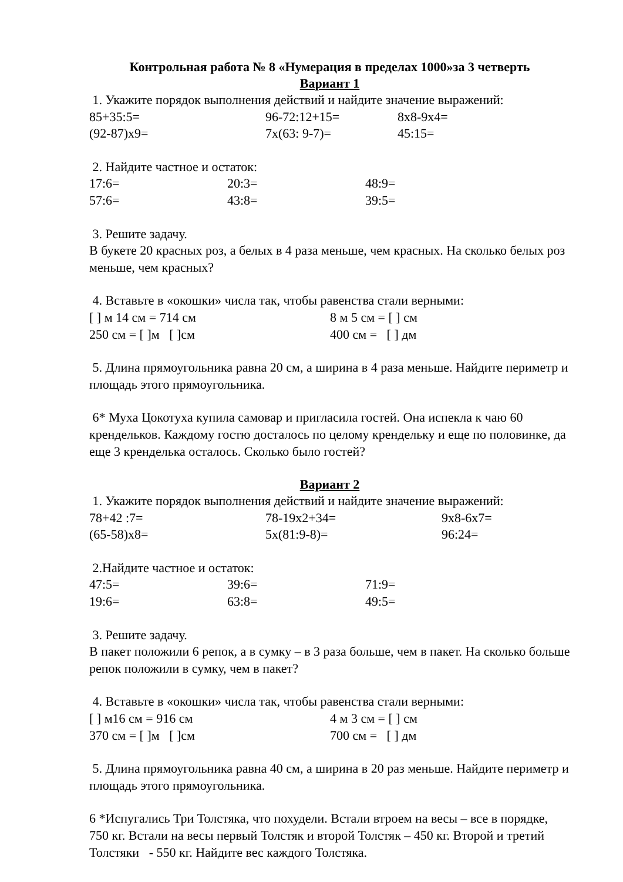Контрольная работа № 8 «Нумерация в пределах 1000»за 3 четверть
Вариант 1
1. Укажите порядок выполнения действий и найдите значение выражений:
85+35:5= 96-72:12+15= 8х8-9х4=
(92-87)х9= 7х(63: 9-7)= 45:15=
2. Найдите частное и остаток:
17:6= 20:3= 48:9=
57:6= 43:8= 39:5=
3. Решите задачу.
В букете 20 красных роз, а белых в 4 раза меньше, чем красных. На сколько белых роз меньше, чем красных?
4. Вставьте в «окошки» числа так, чтобы равенства стали верными:
[ ] м 14 см = 714 см 8 м 5 см = [ ] см
250 см = [ ]м [ ]см 400 см = [ ] дм
5. Длина прямоугольника равна 20 см, а ширина в 4 раза меньше. Найдите периметр и площадь этого прямоугольника.
6* Муха Цокотуха купила самовар и пригласила гостей. Она испекла к чаю 60 крендельков. Каждому гостю досталось по целому крендельку и еще по половинке, да еще 3 кренделька осталось. Сколько было гостей?
Вариант 2
1. Укажите порядок выполнения действий и найдите значение выражений:
78+42 :7= 78-19х2+34= 9х8-6х7=
(65-58)х8= 5х(81:9-8)= 96:24=
2.Найдите частное и остаток:
47:5= 39:6= 71:9=
19:6= 63:8= 49:5=
3. Решите задачу.
В пакет положили 6 репок, а в сумку – в 3 раза больше, чем в пакет. На сколько больше репок положили в сумку, чем в пакет?
4. Вставьте в «окошки» числа так, чтобы равенства стали верными:
[ ] м16 см = 916 см 4 м 3 см = [ ] см
370 см = [ ]м [ ]см 700 см = [ ] дм
5. Длина прямоугольника равна 40 см, а ширина в 20 раз меньше. Найдите периметр и площадь этого прямоугольника.
6 *Испугались Три Толстяка, что похудели. Встали втроем на весы – все в порядке, 750 кг. Встали на весы первый Толстяк и второй Толстяк – 450 кг. Второй и третий Толстяки - 550 кг. Найдите вес каждого Толстяка.